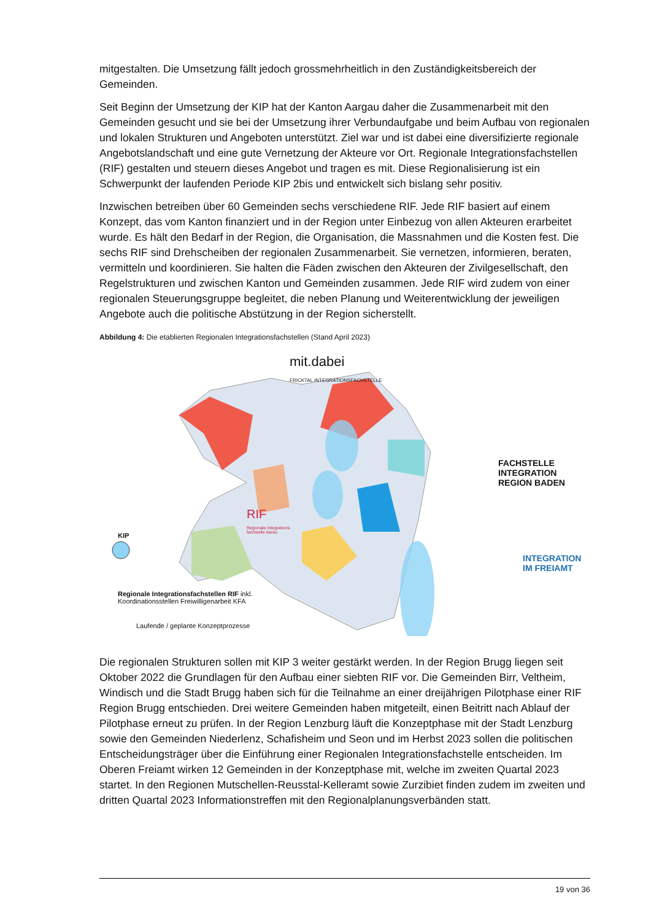mitgestalten. Die Umsetzung fällt jedoch grossmehrheitlich in den Zuständigkeitsbereich der Gemeinden.
Seit Beginn der Umsetzung der KIP hat der Kanton Aargau daher die Zusammenarbeit mit den Gemeinden gesucht und sie bei der Umsetzung ihrer Verbundaufgabe und beim Aufbau von regionalen und lokalen Strukturen und Angeboten unterstützt. Ziel war und ist dabei eine diversifizierte regionale Angebotslandschaft und eine gute Vernetzung der Akteure vor Ort. Regionale Integrationsfachstellen (RIF) gestalten und steuern dieses Angebot und tragen es mit. Diese Regionalisierung ist ein Schwerpunkt der laufenden Periode KIP 2bis und entwickelt sich bislang sehr positiv.
Inzwischen betreiben über 60 Gemeinden sechs verschiedene RIF. Jede RIF basiert auf einem Konzept, das vom Kanton finanziert und in der Region unter Einbezug von allen Akteuren erarbeitet wurde. Es hält den Bedarf in der Region, die Organisation, die Massnahmen und die Kosten fest. Die sechs RIF sind Drehscheiben der regionalen Zusammenarbeit. Sie vernetzen, informieren, beraten, vermitteln und koordinieren. Sie halten die Fäden zwischen den Akteuren der Zivilgesellschaft, den Regelstrukturen und zwischen Kanton und Gemeinden zusammen. Jede RIF wird zudem von einer regionalen Steuerungsgruppe begleitet, die neben Planung und Weiterentwicklung der jeweiligen Angebote auch die politische Abstützung in der Region sicherstellt.
Abbildung 4: Die etablierten Regionalen Integrationsfachstellen (Stand April 2023)
mit.dabei
FRICKTAL INTEGRATIONSFACHSTELLE
FACHSTELLE INTEGRATION REGION BADEN
RIF
Regionale Integrations-
fachstelle Aarau
KIP
INTEGRATION IM FREIAMT
Regionale Integrationsfachstellen RIF inkl.
Koordinationsstellen Freiwilligenarbeit KFA
Laufende / geplante Konzeptprozesse
Die regionalen Strukturen sollen mit KIP 3 weiter gestärkt werden. In der Region Brugg liegen seit Oktober 2022 die Grundlagen für den Aufbau einer siebten RIF vor. Die Gemeinden Birr, Veltheim, Windisch und die Stadt Brugg haben sich für die Teilnahme an einer dreijährigen Pilotphase einer RIF Region Brugg entschieden. Drei weitere Gemeinden haben mitgeteilt, einen Beitritt nach Ablauf der Pilotphase erneut zu prüfen. In der Region Lenzburg läuft die Konzeptphase mit der Stadt Lenzburg sowie den Gemeinden Niederlenz, Schafisheim und Seon und im Herbst 2023 sollen die politischen Entscheidungsträger über die Einführung einer Regionalen Integrationsfachstelle entscheiden. Im Oberen Freiamt wirken 12 Gemeinden in der Konzeptphase mit, welche im zweiten Quartal 2023 startet. In den Regionen Mutschellen-Reusstal-Kelleramt sowie Zurzibiet finden zudem im zweiten und dritten Quartal 2023 Informationstreffen mit den Regionalplanungsverbänden statt.
19 von 36